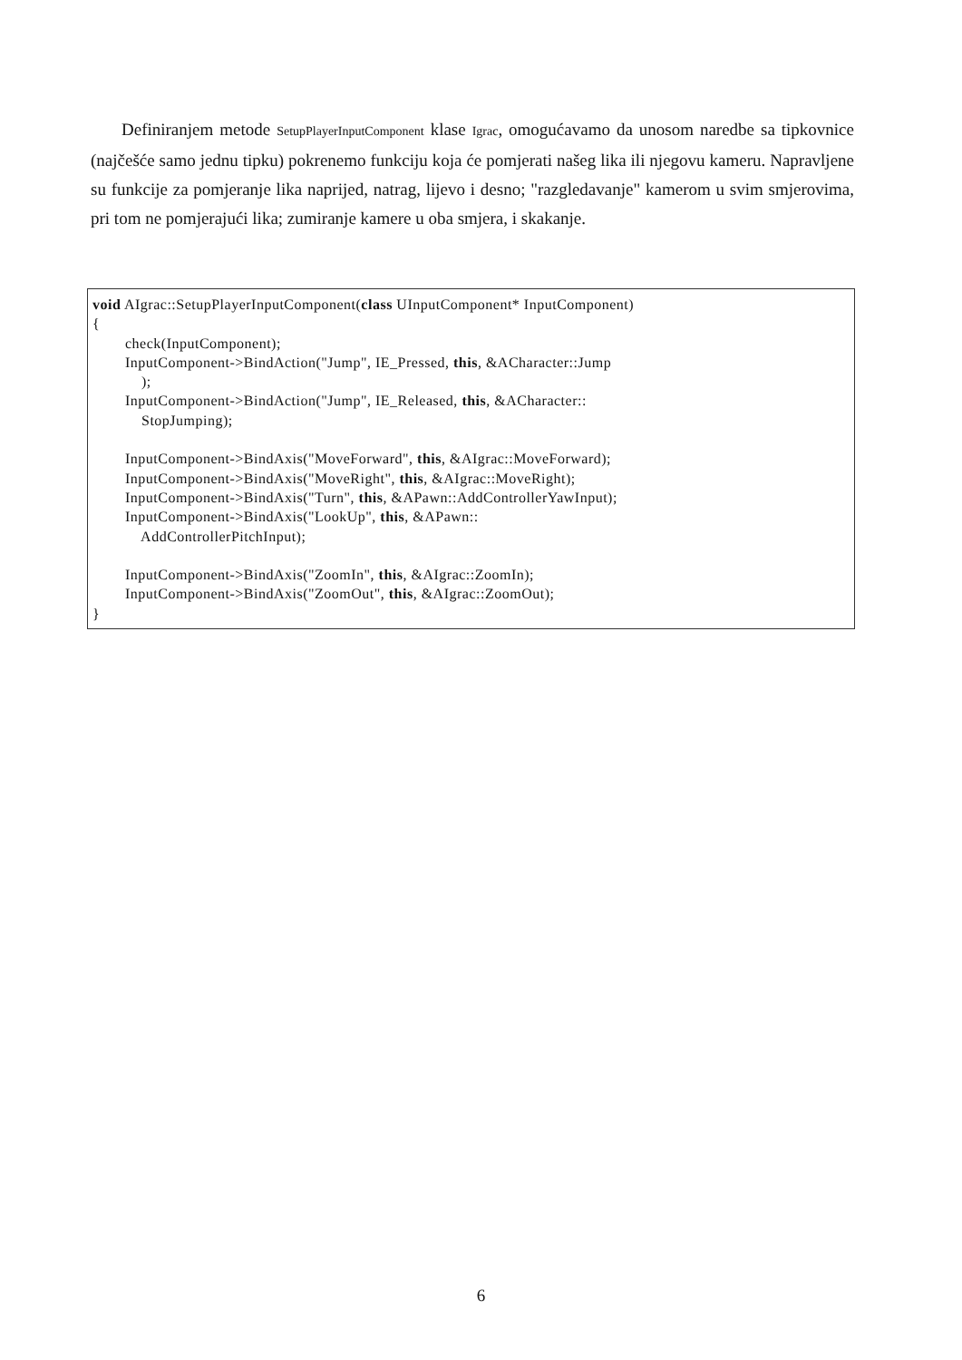Definiranjem metode SetupPlayerInputComponent klase Igrac, omogućavamo da unosom naredbe sa tipkovnice (najčešće samo jednu tipku) pokrenemo funkciju koja će pomjerati našeg lika ili njegovu kameru. Napravljene su funkcije za pomjeranje lika naprijed, natrag, lijevo i desno; "razgledavanje" kamerom u svim smjerovima, pri tom ne pomjerajući lika; zumiranje kamere u oba smjera, i skakanje.
void AIgrac::SetupPlayerInputComponent(class UInputComponent* InputComponent)
{
        check(InputComponent);
        InputComponent->BindAction("Jump", IE_Pressed, this, &ACharacter::Jump
            );
        InputComponent->BindAction("Jump", IE_Released, this, &ACharacter::
            StopJumping);

        InputComponent->BindAxis("MoveForward", this, &AIgrac::MoveForward);
        InputComponent->BindAxis("MoveRight", this, &AIgrac::MoveRight);
        InputComponent->BindAxis("Turn", this, &APawn::AddControllerYawInput);
        InputComponent->BindAxis("LookUp", this, &APawn::
            AddControllerPitchInput);

        InputComponent->BindAxis("ZoomIn", this, &AIgrac::ZoomIn);
        InputComponent->BindAxis("ZoomOut", this, &AIgrac::ZoomOut);
}
6